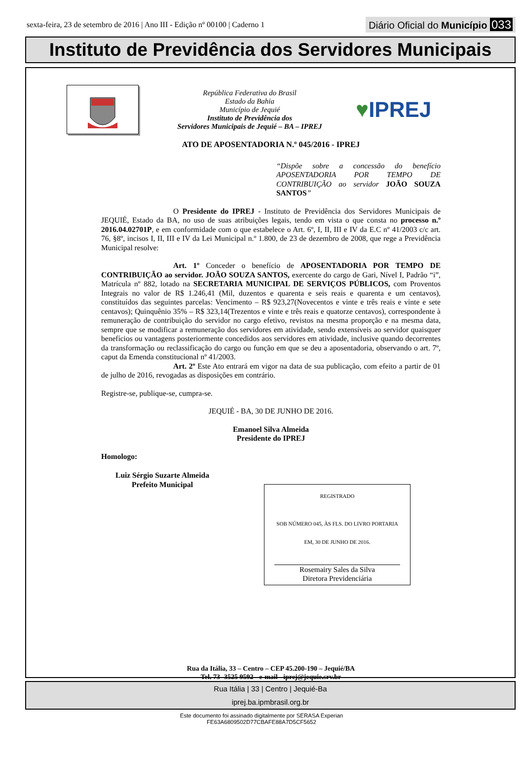sexta-feira, 23 de setembro de 2016 | Ano III - Edição nº 00100 | Caderno 1 Diário Oficial do Município 033
Instituto de Previdência dos Servidores Municipais
República Federativa do Brasil
Estado da Bahia
Município de Jequié
Instituto de Previdência dos
Servidores Municipais de Jequié – BA – IPREJ
♥IPREJ
ATO DE APOSENTADORIA N.º 045/2016 - IPREJ
“Dispõe sobre a concessão do benefício APOSENTADORIA POR TEMPO DE CONTRIBUIÇÃO ao servidor JOÃO SOUZA SANTOS”
O Presidente do IPREJ - Instituto de Previdência dos Servidores Municipais de JEQUIÉ, Estado da BA, no uso de suas atribuições legais, tendo em vista o que consta no processo n.º 2016.04.02701P, e em conformidade com o que estabelece o Art. 6º, I, II, III e IV da E.C nº 41/2003 c/c art. 76, §8º, incisos I, II, III e IV da Lei Municipal n.º 1.800, de 23 de dezembro de 2008, que rege a Previdência Municipal resolve:
Art. 1º Conceder o benefício de APOSENTADORIA POR TEMPO DE CONTRIBUIÇÃO ao servidor. JOÃO SOUZA SANTOS, exercente do cargo de Gari, Nível I, Padrão “i”, Matrícula nº 882, lotado na SECRETARIA MUNICIPAL DE SERVIÇOS PÚBLICOS, com Proventos Integrais no valor de R$ 1.246,41 (Mil, duzentos e quarenta e seis reais e quarenta e um centavos), constituídos das seguintes parcelas: Vencimento – R$ 923,27(Novecentos e vinte e três reais e vinte e sete centavos); Quinquênio 35% – R$ 323,14(Trezentos e vinte e três reais e quatorze centavos), correspondente à remuneração de contribuição do servidor no cargo efetivo, revistos na mesma proporção e na mesma data, sempre que se modificar a remuneração dos servidores em atividade, sendo extensíveis ao servidor quaisquer benefícios ou vantagens posteriormente concedidos aos servidores em atividade, inclusive quando decorrentes da transformação ou reclassificação do cargo ou função em que se deu a aposentadoria, observando o art. 7º, caput da Emenda constitucional nº 41/2003.
Art. 2º Este Ato entrará em vigor na data de sua publicação, com efeito a partir de 01 de julho de 2016, revogadas as disposições em contrário.
Registre-se, publique-se, cumpra-se.
JEQUIÉ - BA, 30 DE JUNHO DE 2016.
Emanoel Silva Almeida
Presidente do IPREJ
Homologo:
Luiz Sérgio Suzarte Almeida
Prefeito Municipal
REGISTRADO
SOB NÚMERO 045, ÀS FLS. DO LIVRO PORTARIA
EM, 30 DE JUNHO DE 2016.
Rosemairy Sales da Silva
Diretora Previdenciária
Rua da Itália, 33 – Centro – CEP 45.200-190 – Jequié/BA
Tel. 73- 3525 9592 - e-mail - iprej@jequie.srv.br
Rua Itália | 33 | Centro | Jequié-Ba
iprej.ba.ipmbrasil.org.br
Este documento foi assinado digitalmente por SERASA Experian
FE63A6809502D77CBAFE88A7D5CF5652